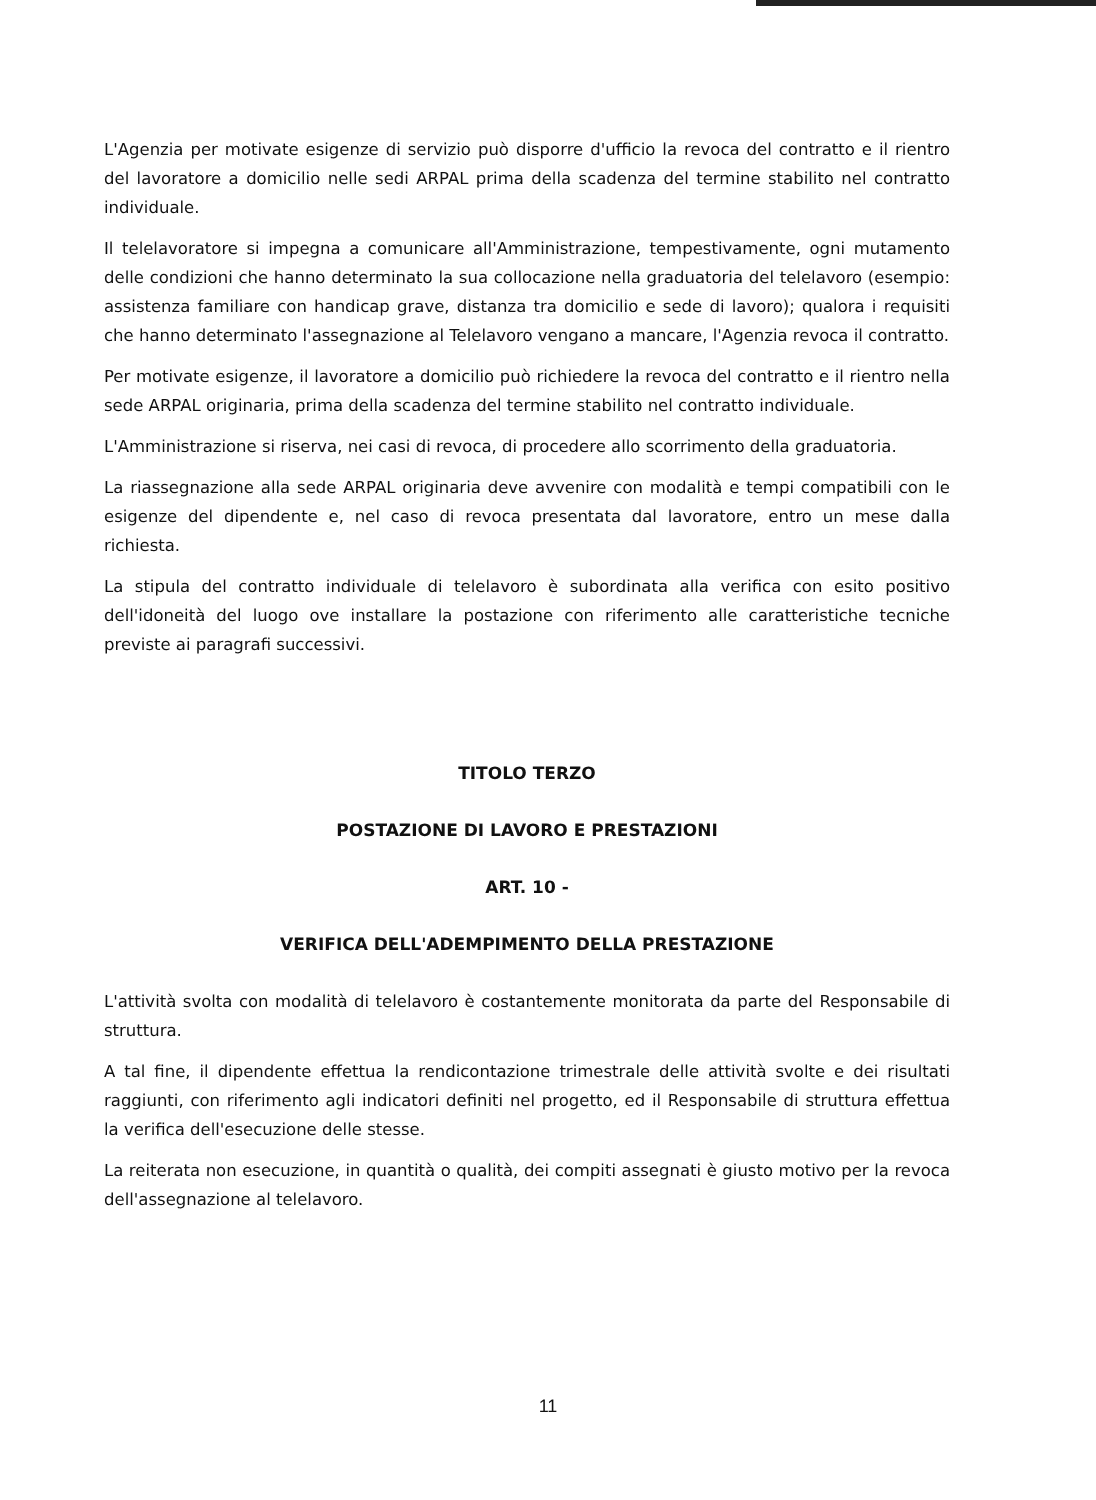L'Agenzia per motivate esigenze di servizio può disporre d'ufficio la revoca del contratto e il rientro del lavoratore a domicilio nelle sedi ARPAL prima della scadenza del termine stabilito nel contratto individuale.
Il telelavoratore si impegna a comunicare all'Amministrazione, tempestivamente, ogni mutamento delle condizioni che hanno determinato la sua collocazione nella graduatoria del telelavoro (esempio: assistenza familiare con handicap grave, distanza tra domicilio e sede di lavoro); qualora i requisiti che hanno determinato l'assegnazione al Telelavoro vengano a mancare, l'Agenzia revoca il contratto.
Per motivate esigenze, il lavoratore a domicilio può richiedere la revoca del contratto e il rientro nella sede ARPAL originaria, prima della scadenza del termine stabilito nel contratto individuale.
L'Amministrazione si riserva, nei casi di revoca, di procedere allo scorrimento della graduatoria.
La riassegnazione alla sede ARPAL originaria deve avvenire con modalità e tempi compatibili con le esigenze del dipendente e, nel caso di revoca presentata dal lavoratore, entro un mese dalla richiesta.
La stipula del contratto individuale di telelavoro è subordinata alla verifica con esito positivo dell'idoneità del luogo ove installare la postazione con riferimento alle caratteristiche tecniche previste ai paragrafi successivi.
TITOLO TERZO
POSTAZIONE DI LAVORO E PRESTAZIONI
ART. 10 -
VERIFICA DELL'ADEMPIMENTO DELLA PRESTAZIONE
L'attività svolta con modalità di telelavoro è costantemente monitorata da parte del Responsabile di struttura.
A tal fine, il dipendente effettua la rendicontazione trimestrale delle attività svolte e dei risultati raggiunti, con riferimento agli indicatori definiti nel progetto, ed il Responsabile di struttura effettua la verifica dell'esecuzione delle stesse.
La reiterata non esecuzione, in quantità o qualità, dei compiti assegnati è giusto motivo per la revoca dell'assegnazione al telelavoro.
11